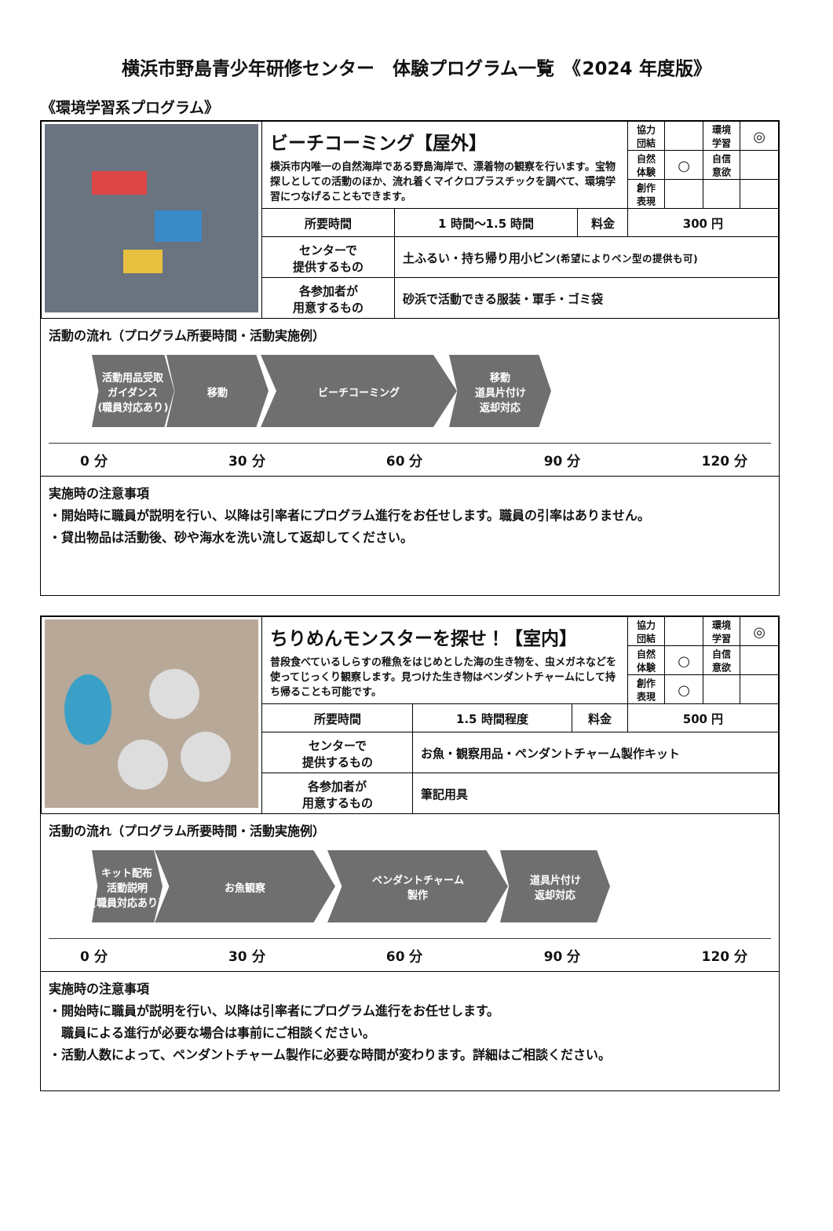横浜市野島青少年研修センター　体験プログラム一覧　《2024 年度版》
《環境学習系プログラム》
| | ビーチコーミング【屋外】 横浜市内唯一の自然海岸である野島海岸で、漂着物の観察を行います。宝物探しとしての活動のほか、流れ着くマイクロプラスチックを調べて、環境学習につなげることもできます。 | | | 協力 団結 | | 環境 学習 | ◎ |
| | | | | 自然 体験 | ○ | 自信 意欲 | |
| | | | | 創作 表現 | | | |
| | 所要時間 | 1 時間～1.5 時間 | 料金 | 300 円 | | | |
| | センターで 提供するもの | 土ふるい・持ち帰り用小ビン (希望によりペン型の提供も可) | | | | | |
| | 各参加者が 用意するもの | 砂浜で活動できる服装・軍手・ゴミ袋 | | | | | |
活動の流れ（プログラム所要時間・活動実施例）
活動用品受取
ガイダンス
(職員対応あり)
移動 ビーチコーミング 移動
道具片付け
返却対応
0 分 30 分 60 分 90 分 120 分
実施時の注意事項
・開始時に職員が説明を行い、以降は引率者にプログラム進行をお任せします。職員の引率はありません。
・貸出物品は活動後、砂や海水を洗い流して返却してください。
| | ちりめんモンスターを探せ！【室内】 普段食べているしらすの稚魚をはじめとした海の生き物を、虫メガネなどを使ってじっくり観察します。見つけた生き物はペンダントチャームにして持ち帰ることも可能です。 | | | 協力 団結 | | 環境 学習 | ◎ |
| | | | | 自然 体験 | ○ | 自信 意欲 | |
| | | | | 創作 表現 | ○ | | |
| | 所要時間 | 1.5 時間程度 | 料金 | 500 円 | | | |
| | センターで 提供するもの | お魚・観察用品・ペンダントチャーム製作キット | | | | | |
| | 各参加者が 用意するもの | 筆記用具 | | | | | |
活動の流れ（プログラム所要時間・活動実施例）
キット配布
活動説明
(職員対応あり)
お魚観察 ペンダントチャーム
製作
道具片付け
返却対応
0 分 30 分 60 分 90 分 120 分
実施時の注意事項
・開始時に職員が説明を行い、以降は引率者にプログラム進行をお任せします。
　職員による進行が必要な場合は事前にご相談ください。
・活動人数によって、ペンダントチャーム製作に必要な時間が変わります。詳細はご相談ください。